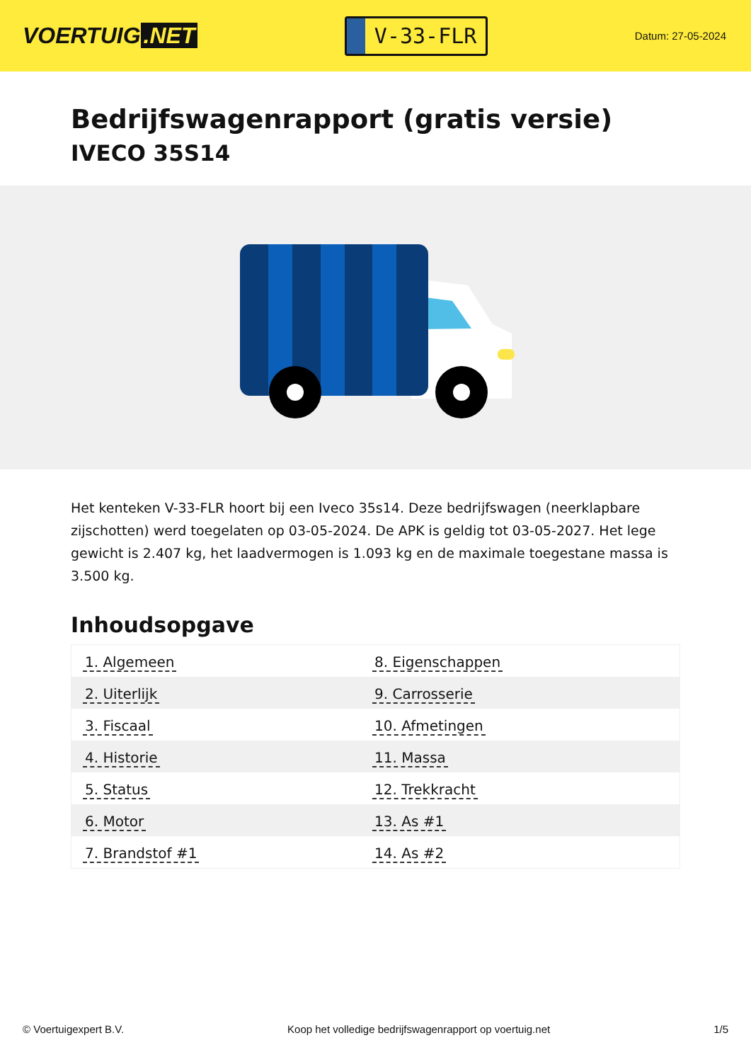VOERTUIG.NET
V-33-FLR
Datum: 27-05-2024
Bedrijfswagenrapport (gratis versie)
IVECO 35S14
Het kenteken V-33-FLR hoort bij een Iveco 35s14. Deze bedrijfswagen (neerklapbare zijschotten) werd toegelaten op 03-05-2024. De APK is geldig tot 03-05-2027. Het lege gewicht is 2.407 kg, het laadvermogen is 1.093 kg en de maximale toegestane massa is 3.500 kg.
Inhoudsopgave
| 1. Algemeen | 8. Eigenschappen |
| 2. Uiterlijk | 9. Carrosserie |
| 3. Fiscaal | 10. Afmetingen |
| 4. Historie | 11. Massa |
| 5. Status | 12. Trekkracht |
| 6. Motor | 13. As #1 |
| 7. Brandstof #1 | 14. As #2 |
© Voertuigexpert B.V. Koop het volledige bedrijfswagenrapport op voertuig.net 1/5